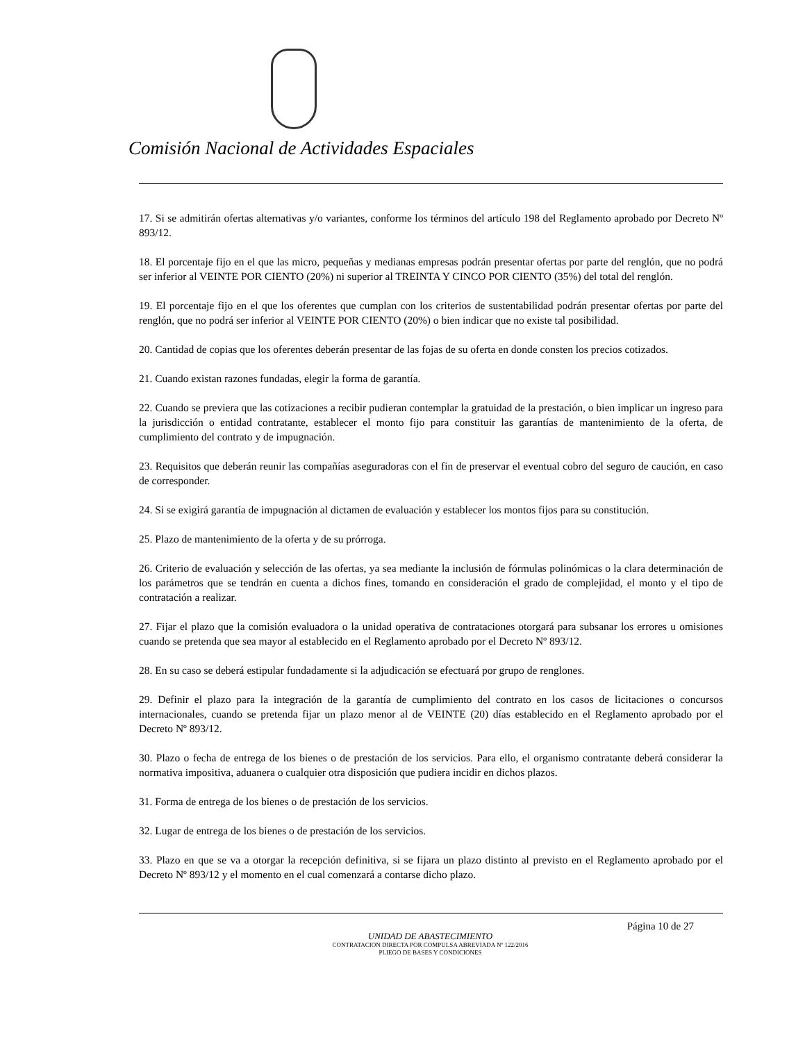Comisión Nacional de Actividades Espaciales
17. Si se admitirán ofertas alternativas y/o variantes, conforme los términos del artículo 198 del Reglamento aprobado por Decreto Nº 893/12.
18. El porcentaje fijo en el que las micro, pequeñas y medianas empresas podrán presentar ofertas por parte del renglón, que no podrá ser inferior al VEINTE POR CIENTO (20%) ni superior al TREINTA Y CINCO POR CIENTO (35%) del total del renglón.
19. El porcentaje fijo en el que los oferentes que cumplan con los criterios de sustentabilidad podrán presentar ofertas por parte del renglón, que no podrá ser inferior al VEINTE POR CIENTO (20%) o bien indicar que no existe tal posibilidad.
20. Cantidad de copias que los oferentes deberán presentar de las fojas de su oferta en donde consten los precios cotizados.
21. Cuando existan razones fundadas, elegir la forma de garantía.
22. Cuando se previera que las cotizaciones a recibir pudieran contemplar la gratuidad de la prestación, o bien implicar un ingreso para la jurisdicción o entidad contratante, establecer el monto fijo para constituir las garantías de mantenimiento de la oferta, de cumplimiento del contrato y de impugnación.
23. Requisitos que deberán reunir las compañías aseguradoras con el fin de preservar el eventual cobro del seguro de caución, en caso de corresponder.
24. Si se exigirá garantía de impugnación al dictamen de evaluación y establecer los montos fijos para su constitución.
25. Plazo de mantenimiento de la oferta y de su prórroga.
26. Criterio de evaluación y selección de las ofertas, ya sea mediante la inclusión de fórmulas polinómicas o la clara determinación de los parámetros que se tendrán en cuenta a dichos fines, tomando en consideración el grado de complejidad, el monto y el tipo de contratación a realizar.
27. Fijar el plazo que la comisión evaluadora o la unidad operativa de contrataciones otorgará para subsanar los errores u omisiones cuando se pretenda que sea mayor al establecido en el Reglamento aprobado por el Decreto Nº 893/12.
28. En su caso se deberá estipular fundadamente si la adjudicación se efectuará por grupo de renglones.
29. Definir el plazo para la integración de la garantía de cumplimiento del contrato en los casos de licitaciones o concursos internacionales, cuando se pretenda fijar un plazo menor al de VEINTE (20) días establecido en el Reglamento aprobado por el Decreto Nº 893/12.
30. Plazo o fecha de entrega de los bienes o de prestación de los servicios. Para ello, el organismo contratante deberá considerar la normativa impositiva, aduanera o cualquier otra disposición que pudiera incidir en dichos plazos.
31. Forma de entrega de los bienes o de prestación de los servicios.
32. Lugar de entrega de los bienes o de prestación de los servicios.
33. Plazo en que se va a otorgar la recepción definitiva, si se fijara un plazo distinto al previsto en el Reglamento aprobado por el Decreto Nº 893/12 y el momento en el cual comenzará a contarse dicho plazo.
Página 10 de 27
UNIDAD DE ABASTECIMIENTO
CONTRATACION DIRECTA POR COMPULSA ABREVIADA Nº 122/2016
PLIEGO DE BASES Y CONDICIONES